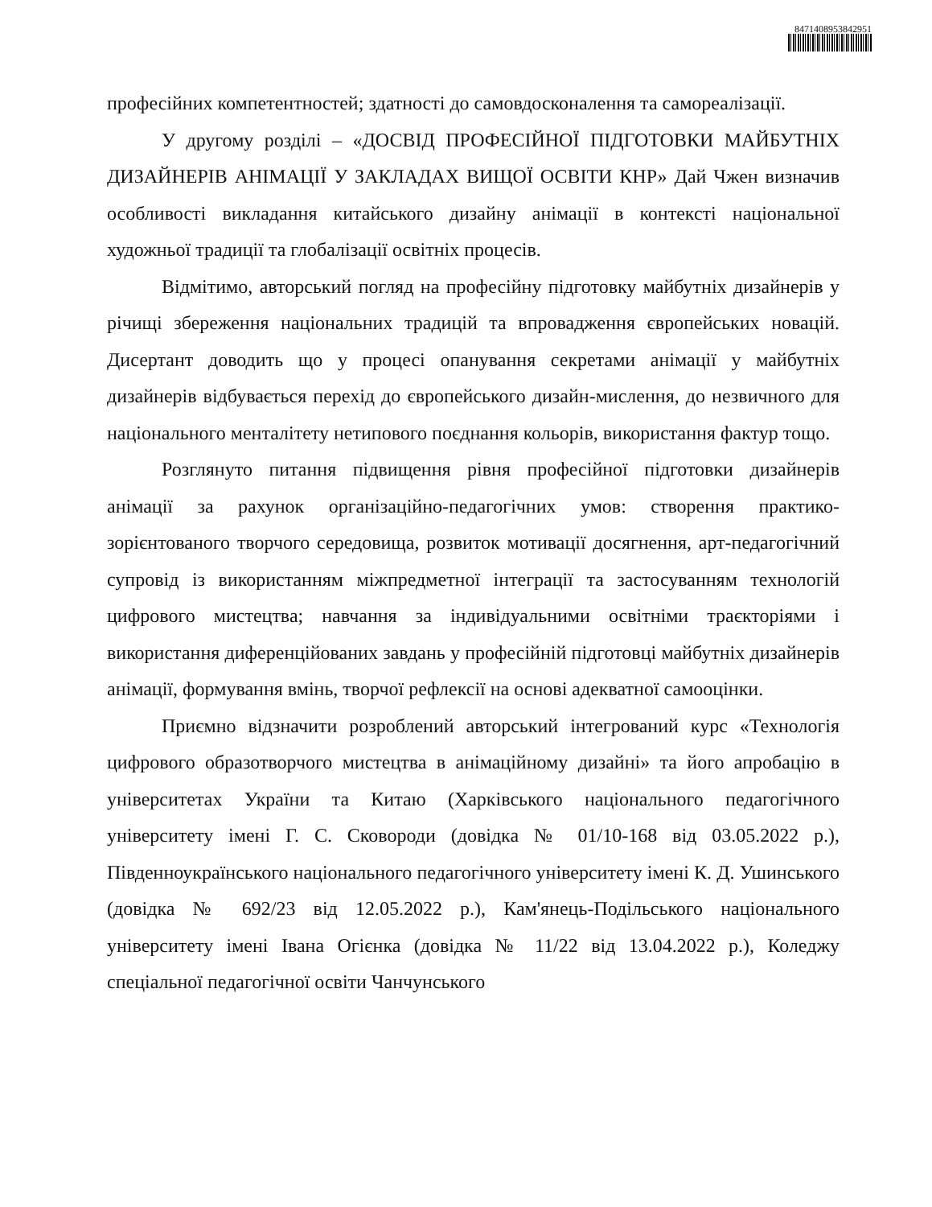8471408953842951
професійних компетентностей; здатності до самовдосконалення та самореалізації.
У другому розділі – «ДОСВІД ПРОФЕСІЙНОЇ ПІДГОТОВКИ МАЙБУТНІХ ДИЗАЙНЕРІВ АНІМАЦІЇ У ЗАКЛАДАХ ВИЩОЇ ОСВІТИ КНР» Дай Чжен визначив особливості викладання китайського дизайну анімації в контексті національної художньої традиції та глобалізації освітніх процесів.
Відмітимо, авторський погляд на професійну підготовку майбутніх дизайнерів у річищі збереження національних традицій та впровадження європейських новацій. Дисертант доводить що у процесі опанування секретами анімації у майбутніх дизайнерів відбувається перехід до європейського дизайн-мислення, до незвичного для національного менталітету нетипового поєднання кольорів, використання фактур тощо.
Розглянуто питання підвищення рівня професійної підготовки дизайнерів анімації за рахунок організаційно-педагогічних умов: створення практико-зорієнтованого творчого середовища, розвиток мотивації досягнення, арт-педагогічний супровід із використанням міжпредметної інтеграції та застосуванням технологій цифрового мистецтва; навчання за індивідуальними освітніми траєкторіями і використання диференційованих завдань у професійній підготовці майбутніх дизайнерів анімації, формування вмінь, творчої рефлексії на основі адекватної самооцінки.
Приємно відзначити розроблений авторський інтегрований курс «Технологія цифрового образотворчого мистецтва в анімаційному дизайні» та його апробацію в університетах України та Китаю (Харківського національного педагогічного університету імені Г. С. Сковороди (довідка № 01/10-168 від 03.05.2022 р.), Південноукраїнського національного педагогічного університету імені К. Д. Ушинського (довідка № 692/23 від 12.05.2022 р.), Кам'янець-Подільського національного університету імені Івана Огієнка (довідка № 11/22 від 13.04.2022 р.), Коледжу спеціальної педагогічної освіти Чанчунського